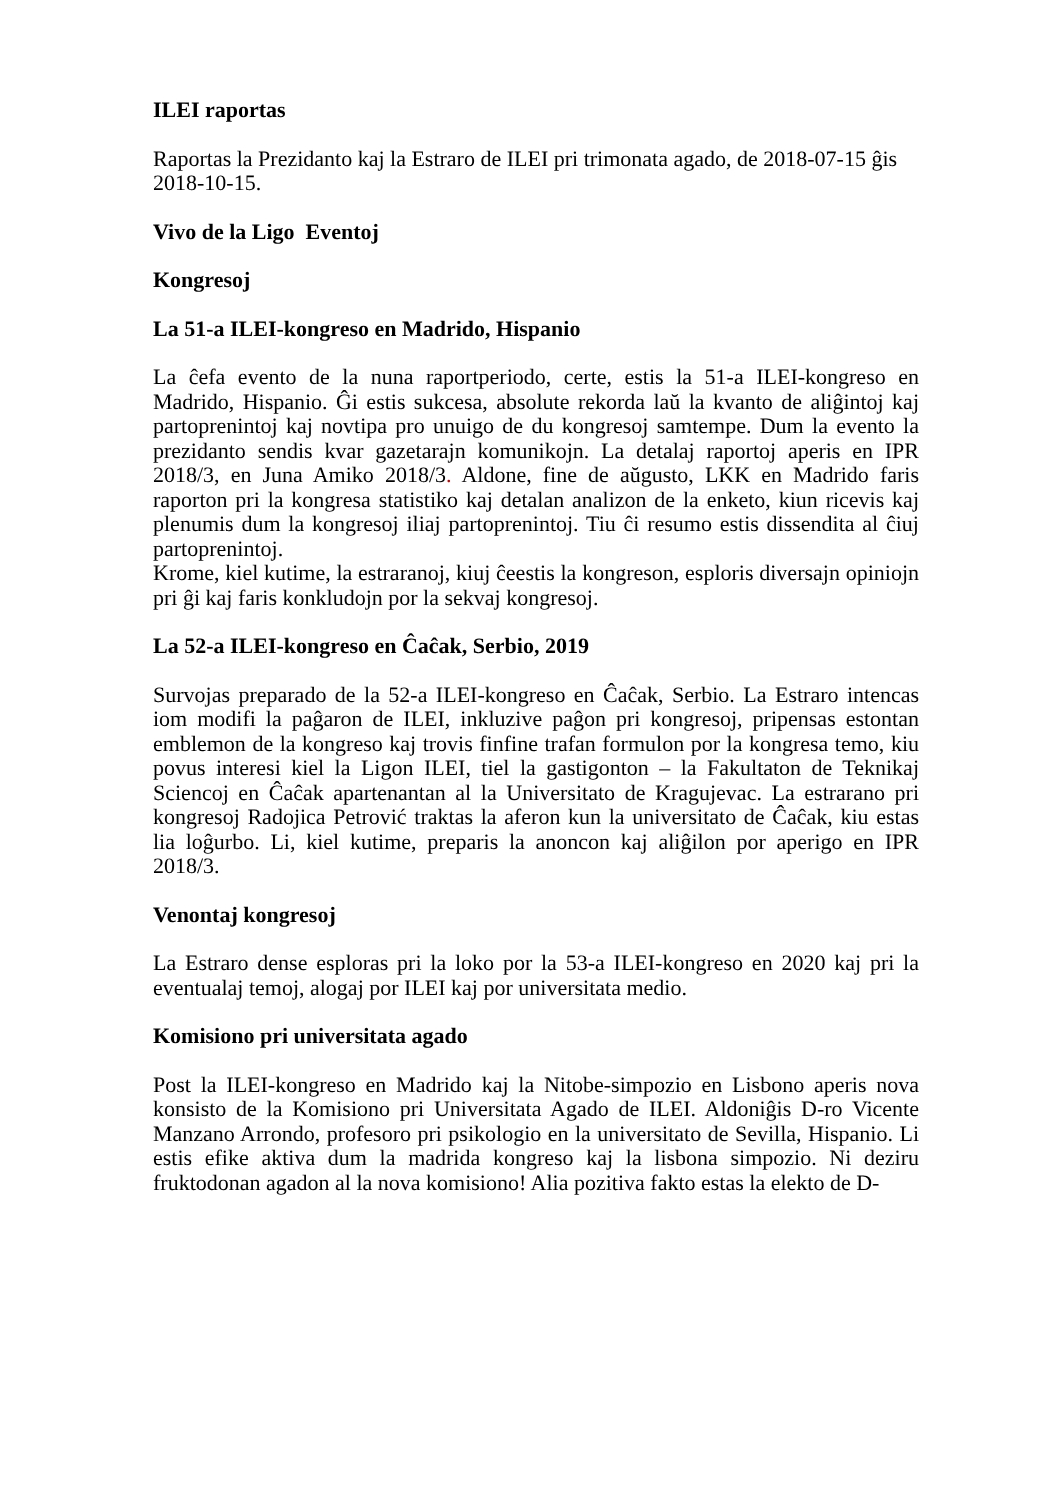ILEI raportas
Raportas la Prezidanto kaj la Estraro de ILEI pri trimonata agado, de 2018-07-15 ĝis 2018-10-15.
Vivo de la Ligo Eventoj
Kongresoj
La 51-a ILEI-kongreso en Madrido, Hispanio
La ĉefa evento de la nuna raportperiodo, certe, estis la 51-a ILEI-kongreso en Madrido, Hispanio. Ĝi estis sukcesa, absolute rekorda laŭ la kvanto de aliĝintoj kaj partoprenintoj kaj novtipa pro unuigo de du kongresoj samtempe. Dum la evento la prezidanto sendis kvar gazetarajn komunikojn. La detalaj raportoj aperis en IPR 2018/3, en Juna Amiko 2018/3. Aldone, fine de aŭgusto, LKK en Madrido faris raporton pri la kongresa statistiko kaj detalan analizon de la enketo, kiun ricevis kaj plenumis dum la kongresoj iliaj partoprenintoj. Tiu ĉi resumo estis dissendita al ĉiuj partoprenintoj.
Krome, kiel kutime, la estraranoj, kiuj ĉeestis la kongreson, esploris diversajn opiniojn pri ĝi kaj faris konkludojn por la sekvaj kongresoj.
La 52-a ILEI-kongreso en Ĉaĉak, Serbio, 2019
Survojas preparado de la 52-a ILEI-kongreso en Ĉaĉak, Serbio. La Estraro intencas iom modifi la paĝaron de ILEI, inkluzive paĝon pri kongresoj, pripensas estontan emblemon de la kongreso kaj trovis finfine trafan formulon por la kongresa temo, kiu povus interesi kiel la Ligon ILEI, tiel la gastigonton – la Fakultaton de Teknikaj Sciencoj en Ĉaĉak apartenantan al la Universitato de Kragujevac. La estrarano pri kongresoj Radojica Petrović traktas la aferon kun la universitato de Ĉaĉak, kiu estas lia loĝurbo. Li, kiel kutime, preparis la anoncon kaj aliĝilon por aperigo en IPR 2018/3.
Venontaj kongresoj
La Estraro dense esploras pri la loko por la 53-a ILEI-kongreso en 2020 kaj pri la eventualaj temoj, alogaj por ILEI kaj por universitata medio.
Komisiono pri universitata agado
Post la ILEI-kongreso en Madrido kaj la Nitobe-simpozio en Lisbono aperis nova konsisto de la Komisiono pri Universitata Agado de ILEI. Aldoniĝis D-ro Vicente Manzano Arrondo, profesoro pri psikologio en la universitato de Sevilla, Hispanio. Li estis efike aktiva dum la madrida kongreso kaj la lisbona simpozio. Ni deziru fruktodonan agadon al la nova komisiono! Alia pozitiva fakto estas la elekto de D-